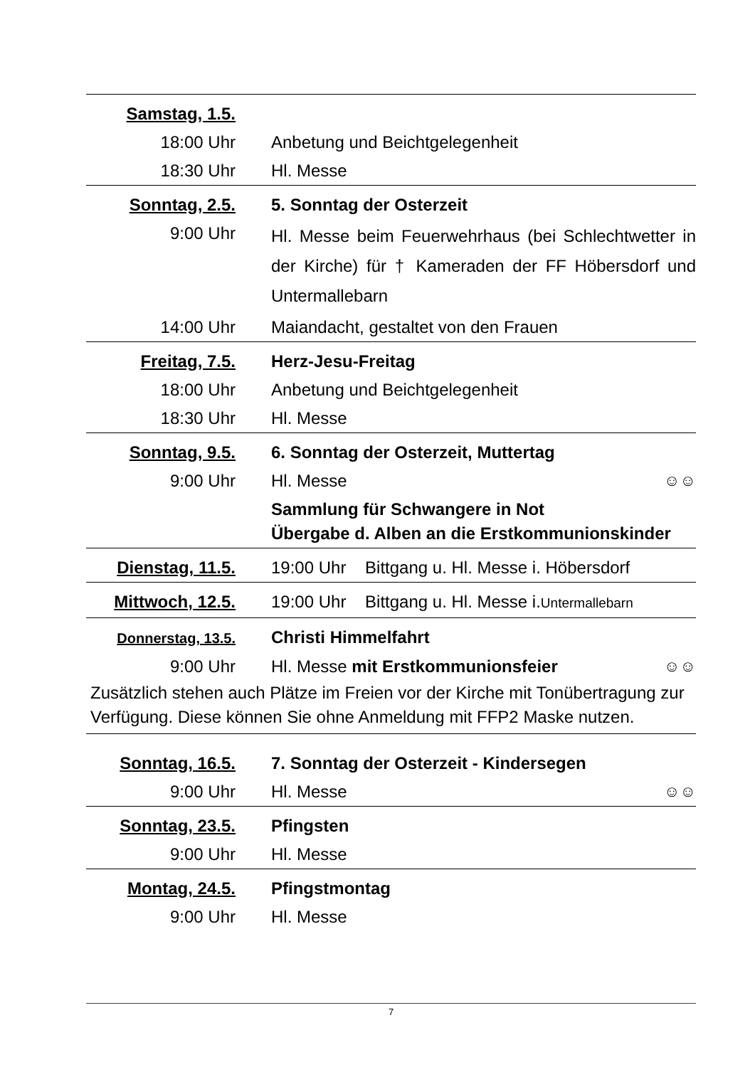| Samstag, 1.5. | |
| 18:00 Uhr | Anbetung und Beichtgelegenheit |
| 18:30 Uhr | Hl. Messe |
| Sonntag, 2.5. | 5. Sonntag der Osterzeit |
| 9:00 Uhr | Hl. Messe beim Feuerwehrhaus (bei Schlechtwetter in der Kirche) für † Kameraden der FF Höbersdorf und Untermallebarn |
| 14:00 Uhr | Maiandacht, gestaltet von den Frauen |
| Freitag, 7.5. | Herz-Jesu-Freitag |
| 18:00 Uhr | Anbetung und Beichtgelegenheit |
| 18:30 Uhr | Hl. Messe |
| Sonntag, 9.5. | 6. Sonntag der Osterzeit, Muttertag |
| 9:00 Uhr | Hl. Messe ☺☺ |
| | Sammlung für Schwangere in Not Übergabe d. Alben an die Erstkommunionskinder |
| Dienstag, 11.5. | 19:00 Uhr Bittgang u. Hl. Messe i. Höbersdorf |
| Mittwoch, 12.5. | 19:00 Uhr Bittgang u. Hl. Messe i. Untermallebarn |
| Donnerstag, 13.5. | Christi Himmelfahrt |
| 9:00 Uhr | Hl. Messe mit Erstkommunionsfeier ☺☺ |
| Zusätzlich stehen auch Plätze im Freien vor der Kirche mit Tonübertragung zur Verfügung. Diese können Sie ohne Anmeldung mit FFP2 Maske nutzen. | |
| Sonntag, 16.5. | 7. Sonntag der Osterzeit - Kindersegen |
| 9:00 Uhr | Hl. Messe ☺☺ |
| Sonntag, 23.5. | Pfingsten |
| 9:00 Uhr | Hl. Messe |
| Montag, 24.5. | Pfingstmontag |
| 9:00 Uhr | Hl. Messe |
7